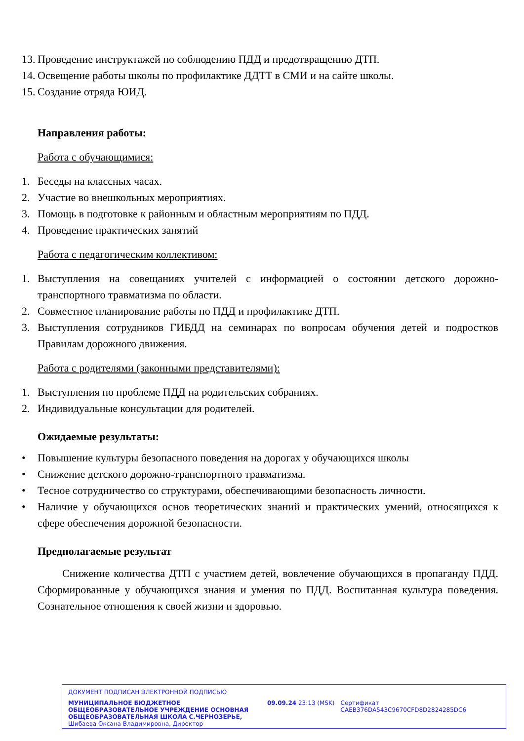13. Проведение инструктажей по соблюдению ПДД и предотвращению ДТП.
14. Освещение работы школы по профилактике ДДТТ в СМИ и на сайте школы.
15. Создание отряда ЮИД.
Направления работы:
Работа с обучающимися:
1. Беседы на классных часах.
2. Участие во внешкольных мероприятиях.
3. Помощь в подготовке к районным и областным мероприятиям по ПДД.
4. Проведение практических занятий
Работа с педагогическим коллективом:
1. Выступления на совещаниях учителей с информацией о состоянии детского дорожно-транспортного травматизма по области.
2. Совместное планирование работы по ПДД и профилактике ДТП.
3. Выступления сотрудников ГИБДД на семинарах по вопросам обучения детей и подростков Правилам дорожного движения.
Работа с родителями (законными представителями):
1. Выступления по проблеме ПДД на родительских собраниях.
2. Индивидуальные консультации для родителей.
Ожидаемые результаты:
• Повышение культуры безопасного поведения на дорогах у обучающихся школы
• Снижение детского дорожно-транспортного травматизма.
• Тесное сотрудничество со структурами, обеспечивающими безопасность личности.
• Наличие у обучающихся основ теоретических знаний и практических умений, относящихся к сфере обеспечения дорожной безопасности.
Предполагаемые результат
Снижение количества ДТП с участием детей, вовлечение обучающихся в пропаганду ПДД. Сформированные у обучающихся знания и умения по ПДД. Воспитанная культура поведения. Сознательное отношения к своей жизни и здоровью.
ДОКУМЕНТ ПОДПИСАН ЭЛЕКТРОННОЙ ПОДПИСЬЮ
МУНИЦИПАЛЬНОЕ БЮДЖЕТНОЕ ОБЩЕОБРАЗОВАТЕЛЬНОЕ УЧРЕЖДЕНИЕ ОСНОВНАЯ ОБЩЕОБРАЗОВАТЕЛЬНАЯ ШКОЛА С.ЧЕРНОЗЕРЬЕ, Шибаева Оксана Владимировна, Директор
09.09.24 23:13 (MSK) Сертификат CAEB376DA543C9670CFD8D2824285DC6